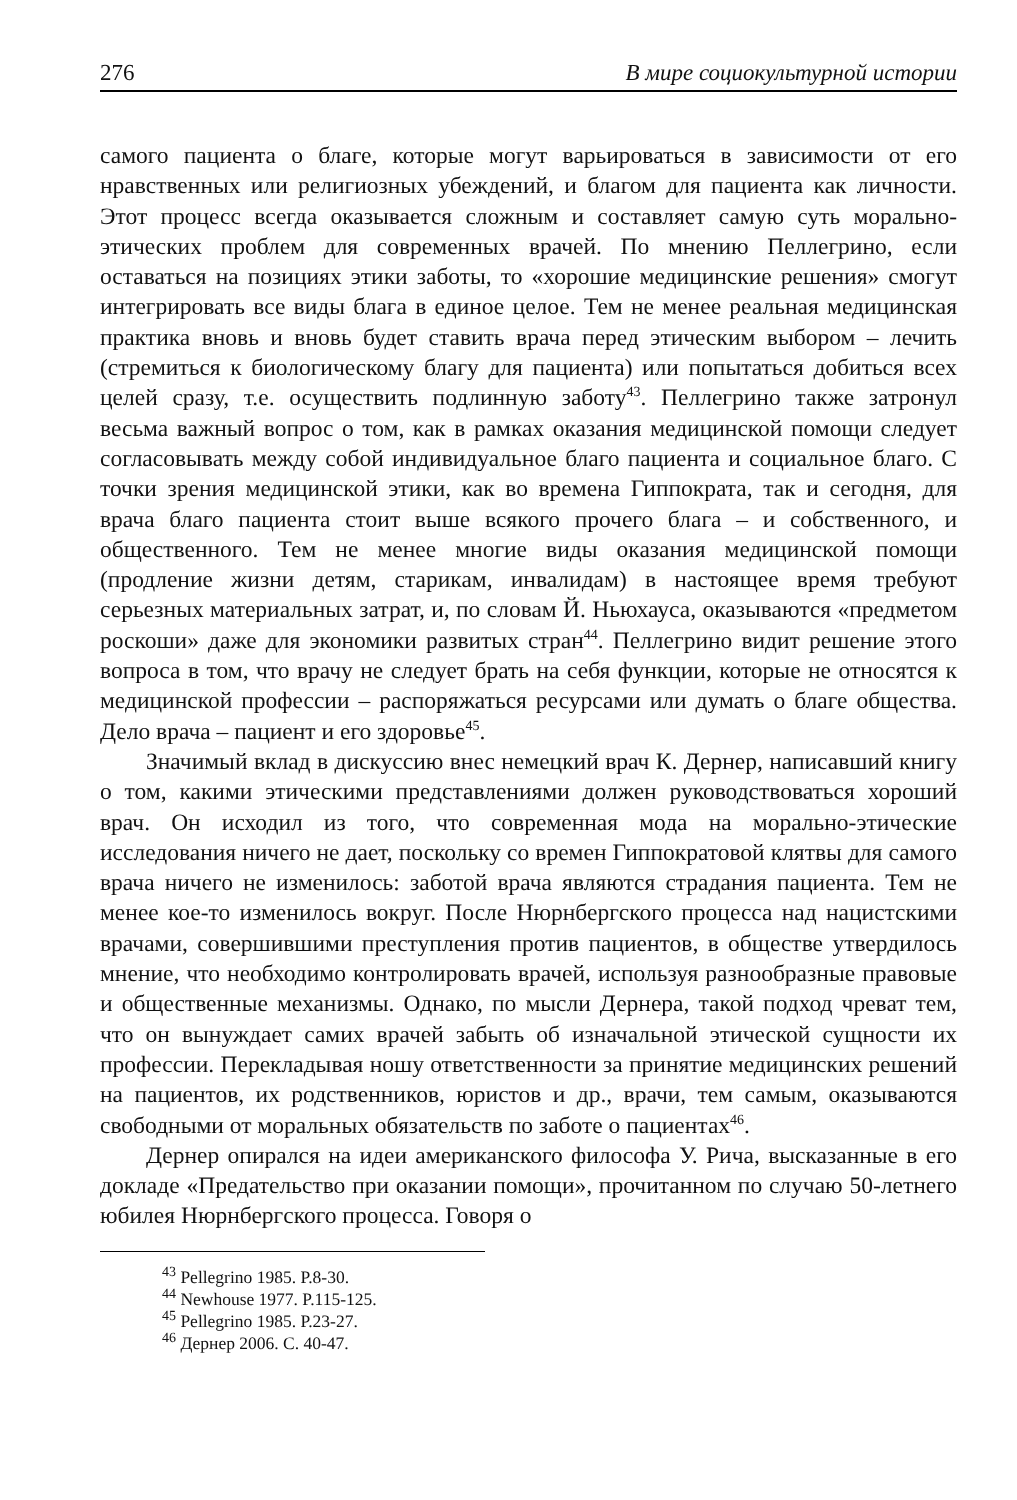276 В мире социокультурной истории
самого пациента о благе, которые могут варьироваться в зависимости от его нравственных или религиозных убеждений, и благом для пациента как личности. Этот процесс всегда оказывается сложным и составляет самую суть морально-этических проблем для современных врачей. По мнению Пеллегрино, если оставаться на позициях этики заботы, то «хорошие медицинские решения» смогут интегрировать все виды блага в единое целое. Тем не менее реальная медицинская практика вновь и вновь будет ставить врача перед этическим выбором – лечить (стремиться к биологическому благу для пациента) или попытаться добиться всех целей сразу, т.е. осуществить подлинную заботу<sup>43</sup>. Пеллегрино также затронул весьма важный вопрос о том, как в рамках оказания медицинской помощи следует согласовывать между собой индивидуальное благо пациента и социальное благо. С точки зрения медицинской этики, как во времена Гиппократа, так и сегодня, для врача благо пациента стоит выше всякого прочего блага – и собственного, и общественного. Тем не менее многие виды оказания медицинской помощи (продление жизни детям, старикам, инвалидам) в настоящее время требуют серьезных материальных затрат, и, по словам Й. Ньюхауса, оказываются «предметом роскоши» даже для экономики развитых стран<sup>44</sup>. Пеллегрино видит решение этого вопроса в том, что врачу не следует брать на себя функции, которые не относятся к медицинской профессии – распоряжаться ресурсами или думать о благе общества. Дело врача – пациент и его здоровье<sup>45</sup>.
Значимый вклад в дискуссию внес немецкий врач К. Дернер, написавший книгу о том, какими этическими представлениями должен руководствоваться хороший врач. Он исходил из того, что современная мода на морально-этические исследования ничего не дает, поскольку со времен Гиппократовой клятвы для самого врача ничего не изменилось: заботой врача являются страдания пациента. Тем не менее кое-то изменилось вокруг. После Нюрнбергского процесса над нацистскими врачами, совершившими преступления против пациентов, в обществе утвердилось мнение, что необходимо контролировать врачей, используя разнообразные правовые и общественные механизмы. Однако, по мысли Дернера, такой подход чреват тем, что он вынуждает самих врачей забыть об изначальной этической сущности их профессии. Перекладывая ношу ответственности за принятие медицинских решений на пациентов, их родственников, юристов и др., врачи, тем самым, оказываются свободными от моральных обязательств по заботе о пациентах<sup>46</sup>.
Дернер опирался на идеи американского философа У. Рича, высказанные в его докладе «Предательство при оказании помощи», прочитанном по случаю 50-летнего юбилея Нюрнбергского процесса. Говоря о
<sup>43</sup> Pellegrino 1985. P.8-30.
<sup>44</sup> Newhouse 1977. P.115-125.
<sup>45</sup> Pellegrino 1985. P.23-27.
<sup>46</sup> Дернер 2006. С. 40-47.